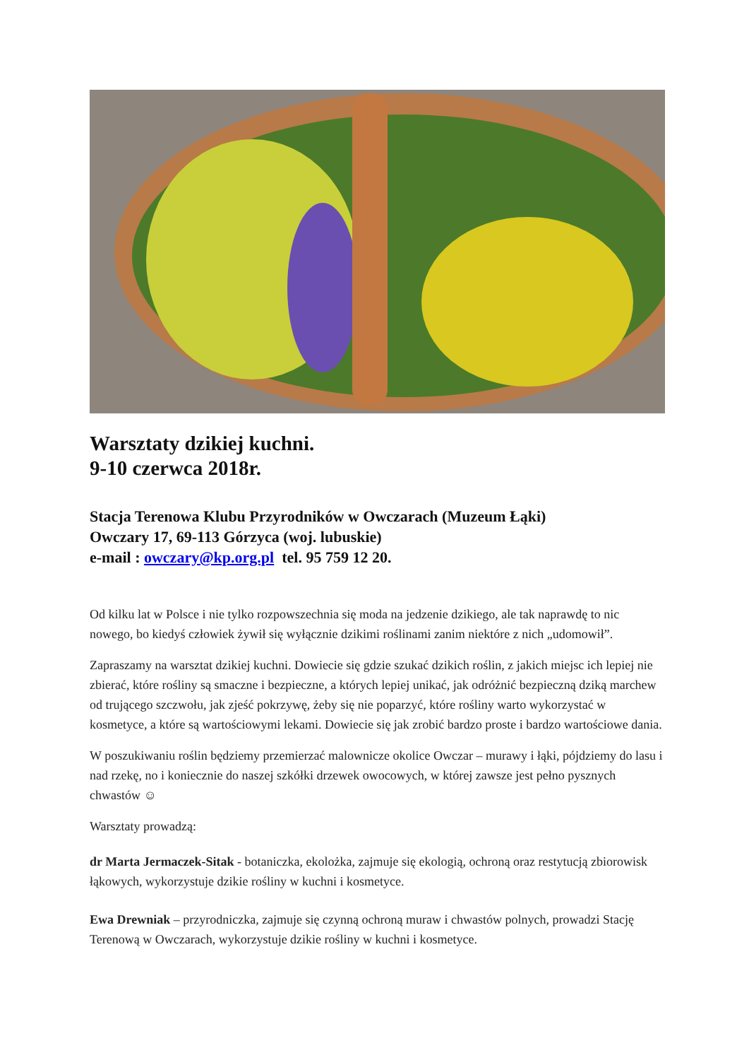Warsztaty dzikiej kuchni.
9-10 czerwca 2018r.
Stacja Terenowa Klubu Przyrodników w Owczarach (Muzeum Łąki)
Owczary 17, 69-113 Górzyca (woj. lubuskie)
e-mail : owczary@kp.org.pl tel. 95 759 12 20.
Od kilku lat w Polsce i nie tylko rozpowszechnia się moda na jedzenie dzikiego, ale tak naprawdę to nic nowego, bo kiedyś człowiek żywił się wyłącznie dzikimi roślinami zanim niektóre z nich „udomowił”.
Zapraszamy na warsztat dzikiej kuchni. Dowiecie się gdzie szukać dzikich roślin, z jakich miejsc ich lepiej nie zbierać, które rośliny są smaczne i bezpieczne, a których lepiej unikać, jak odróżnić bezpieczną dziką marchew od trującego szczwołu, jak zjeść pokrzywę, żeby się nie poparzyć, które rośliny warto wykorzystać w kosmetyce, a które są wartościowymi lekami. Dowiecie się jak zrobić bardzo proste i bardzo wartościowe dania.
W poszukiwaniu roślin będziemy przemierzać malownicze okolice Owczar – murawy i łąki, pójdziemy do lasu i nad rzekę, no i koniecznie do naszej szkółki drzewek owocowych, w której zawsze jest pełno pysznych chwastów ☺
Warsztaty prowadzą:
dr Marta Jermaczek-Sitak - botaniczka, ekolożka, zajmuje się ekologią, ochroną oraz restytucją zbiorowisk łąkowych, wykorzystuje dzikie rośliny w kuchni i kosmetyce.
Ewa Drewniak – przyrodniczka, zajmuje się czynną ochroną muraw i chwastów polnych, prowadzi Stację Terenową w Owczarach, wykorzystuje dzikie rośliny w kuchni i kosmetyce.